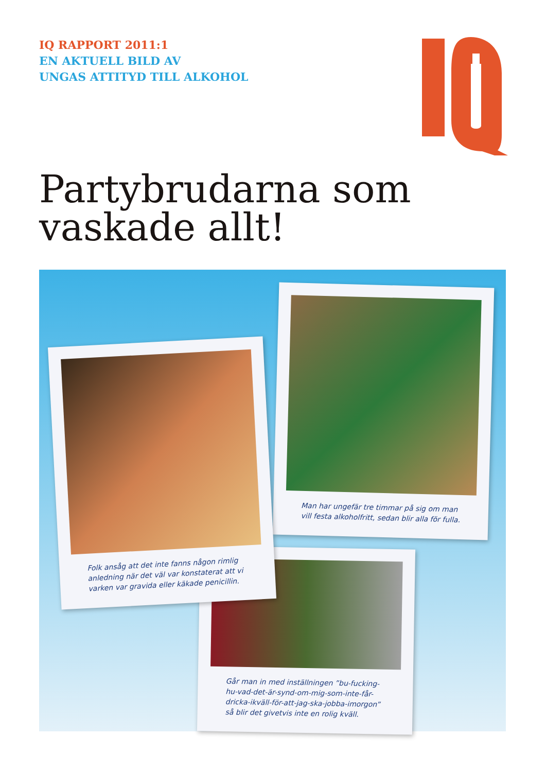IQ RAPPORT 2011:1
EN AKTUELL BILD AV
UNGAS ATTITYD TILL ALKOHOL
Partybrudarna som
vaskade allt!
Man har ungefär tre timmar på sig om man vill festa alkoholfritt, sedan blir alla för fulla.
Går man in med inställningen ”bu-fucking-hu-vad-det-är-synd-om-mig-som-inte-får-dricka-ikväll-för-att-jag-ska-jobba-imorgon” så blir det givetvis inte en rolig kväll.
Folk ansåg att det inte fanns någon rimlig anledning när det väl var konstaterat att vi varken var gravida eller käkade penicillin.